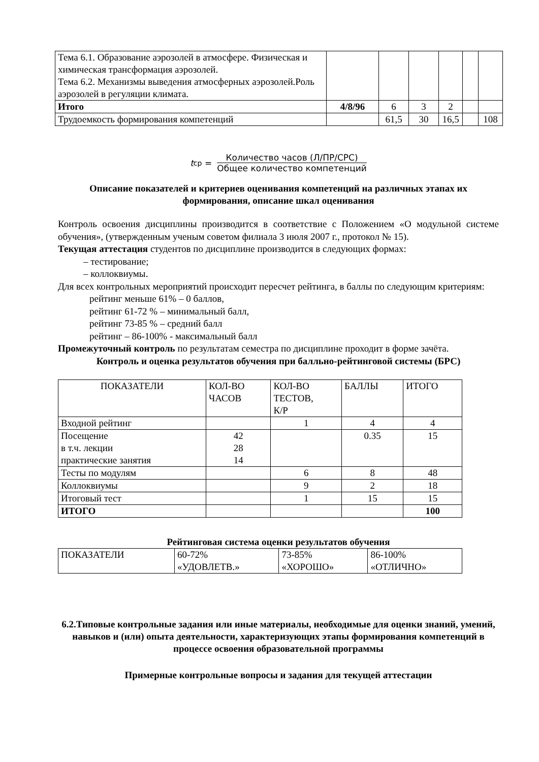| Тема 6.1. Образование аэрозолей в атмосфере. Физическая и химическая трансформация аэрозолей. Тема 6.2. Механизмы выведения атмосферных аэрозолей.Роль аэрозолей в регуляции климата. | | | | | | |
| Итого | 4/8/96 | 6 | 3 | 2 | | |
| Трудоемкость формирования компетенций | | 61,5 | 30 | 16,5 | | 108 |
t<sub>ср</sub> =
Количество часов (Л/ПР/СРС)
Общее количество компетенций
Описание показателей и критериев оценивания компетенций на различных этапах их формирования, описание шкал оценивания
Контроль освоения дисциплины производится в соответствие с Положением «О модульной системе обучения», (утвержденным ученым советом филиала 3 июля 2007 г., протокол № 15).
Текущая аттестация студентов по дисциплине производится в следующих формах:
– тестирование;
– коллоквиумы.
Для всех контрольных мероприятий происходит пересчет рейтинга, в баллы по следующим критериям:
рейтинг меньше 61% – 0 баллов,
рейтинг 61-72 % – минимальный балл,
рейтинг 73-85 % – средний балл
рейтинг – 86-100% - максимальный балл
Промежуточный контроль по результатам семестра по дисциплине проходит в форме зачёта.
Контроль и оценка результатов обучения при балльно-рейтинговой системы (БРС)
| ПОКАЗАТЕЛИ | КОЛ-ВО ЧАСОВ | КОЛ-ВО ТЕСТОВ, К/Р | БАЛЛЫ | ИТОГО |
| --- | --- | --- | --- | --- |
| Входной рейтинг | | 1 | 4 | 4 |
| Посещение в т.ч. лекции практические занятия | 42 28 14 | | 0.35 | 15 |
| Тесты по модулям | | 6 | 8 | 48 |
| Коллоквиумы | | 9 | 2 | 18 |
| Итоговый тест | | 1 | 15 | 15 |
| ИТОГО | | | | 100 |
Рейтинговая система оценки результатов обучения
| ПОКАЗАТЕЛИ | 60-72% «УДОВЛЕТВ.» | 73-85% «ХОРОШО» | 86-100% «ОТЛИЧНО» |
6.2.Типовые контрольные задания или иные материалы, необходимые для оценки знаний, умений, навыков и (или) опыта деятельности, характеризующих этапы формирования компетенций в процессе освоения образовательной программы
Примерные контрольные вопросы и задания для текущей аттестации